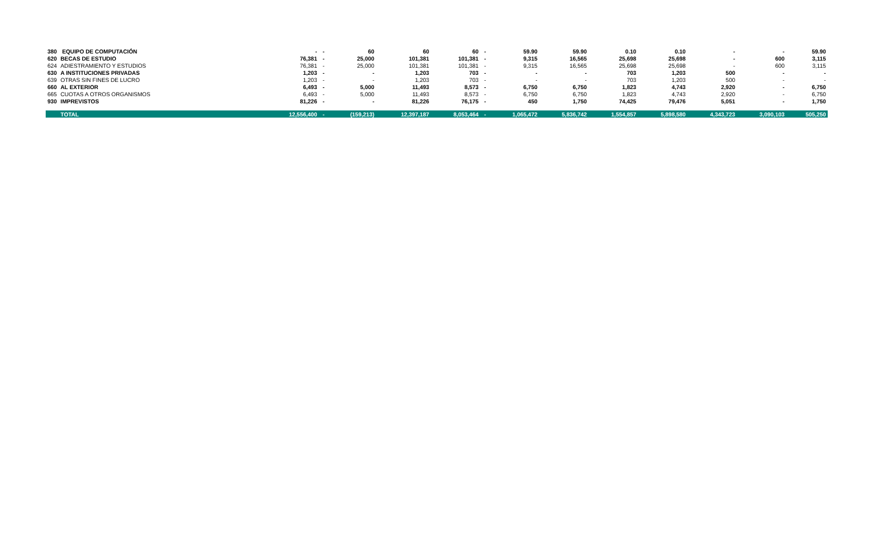| 380 | EQUIPO DE COMPUTACIÓN | - | - | 60 | 60 | 60 | - | 59.90 | 59.90 | 0.10 | 0.10 | - | - | 59.90 |
| 620 | BECAS DE ESTUDIO | 76,381 | - | 25,000 | 101,381 | 101,381 | - | 9,315 | 16,565 | 25,698 | 25,698 | - | 600 | 3,115 |
| 624 | ADIESTRAMIENTO Y ESTUDIOS | 76,381 | - | 25,000 | 101,381 | 101,381 | - | 9,315 | 16,565 | 25,698 | 25,698 | - | 600 | 3,115 |
| 630 | A INSTITUCIONES PRIVADAS | 1,203 | - | - | 1,203 | 703 | - | - | - | 703 | 1,203 | 500 | - | - |
| 639 | OTRAS SIN FINES DE LUCRO | 1,203 | - | - | 1,203 | 703 | - | - | - | 703 | 1,203 | 500 | - | - |
| 660 | AL EXTERIOR | 6,493 | - | 5,000 | 11,493 | 8,573 | - | 6,750 | 6,750 | 1,823 | 4,743 | 2,920 | - | 6,750 |
| 665 | CUOTAS A OTROS ORGANISMOS | 6,493 | - | 5,000 | 11,493 | 8,573 | - | 6,750 | 6,750 | 1,823 | 4,743 | 2,920 | - | 6,750 |
| 930 | IMPREVISTOS | 81,226 | - | - | 81,226 | 76,175 | - | 450 | 1,750 | 74,425 | 79,476 | 5,051 | - | 1,750 |
| | TOTAL | 12,556,400 | - | (159,213) | 12,397,187 | 8,053,464 | - | 1,065,472 | 5,836,742 | 1,554,857 | 5,898,580 | 4,343,723 | 3,090,103 | 505,250 |